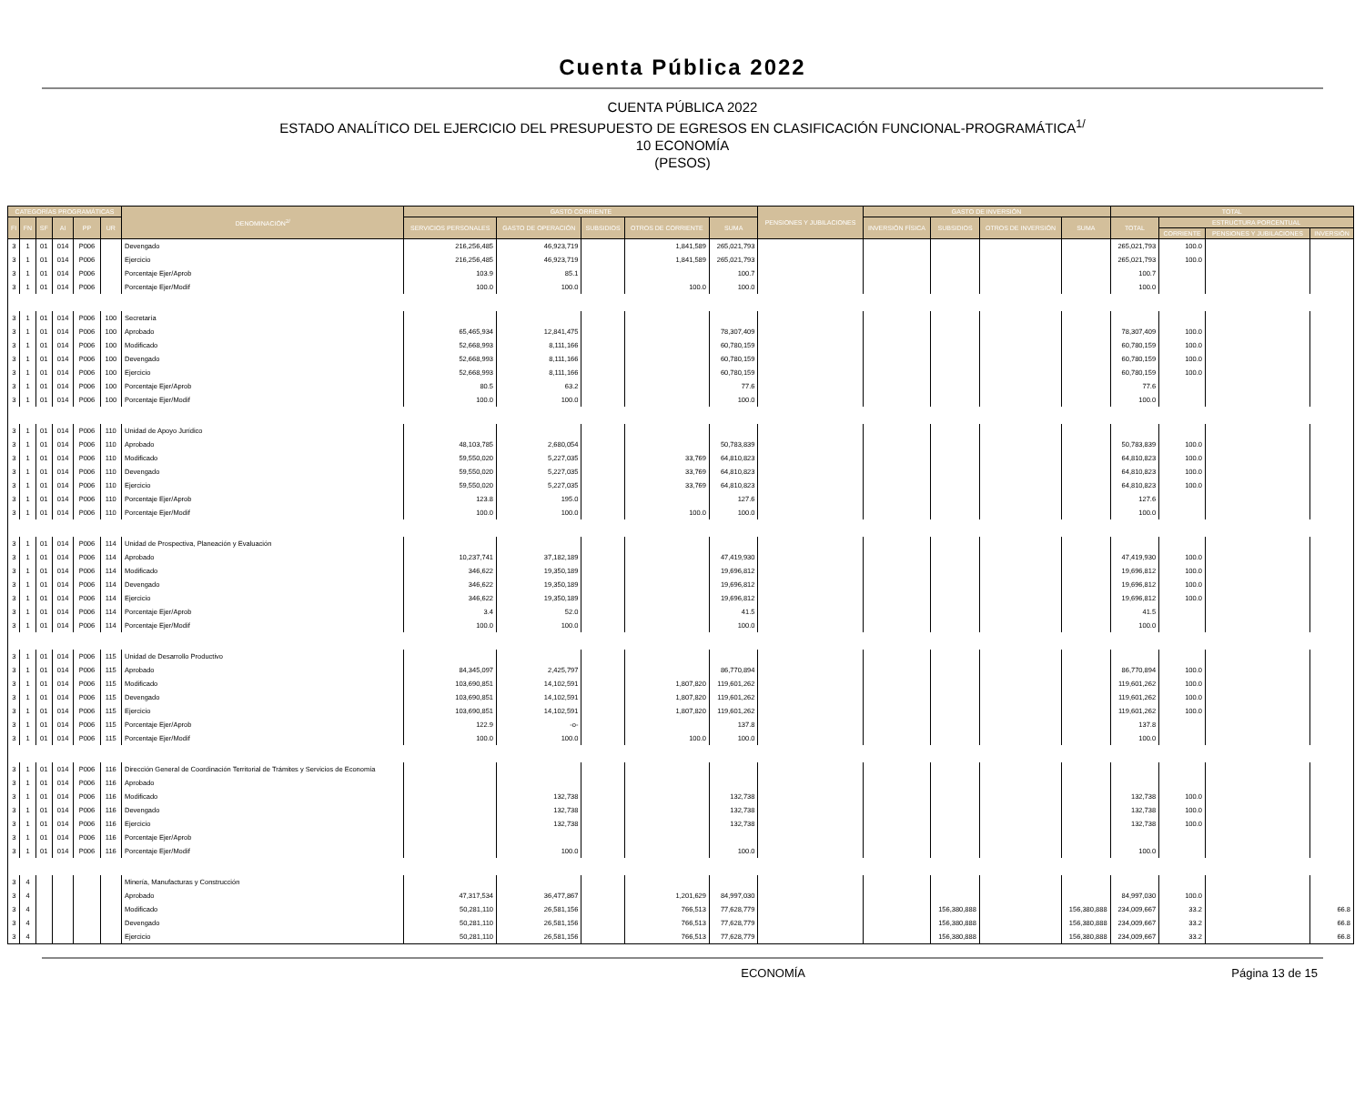Cuenta Pública 2022
CUENTA PÚBLICA 2022
ESTADO ANALÍTICO DEL EJERCICIO DEL PRESUPUESTO DE EGRESOS EN CLASIFICACIÓN FUNCIONAL-PROGRAMÁTICA<sup>1/</sup>
10 ECONOMÍA
(PESOS)
| CATEGORÍAS PROGRAMÁTICAS | | | | | | DENOMINACIÓN<sup>2/</sup> | GASTO CORRIENTE | | | | | PENSIONES Y JUBILACIONES | GASTO DE INVERSIÓN | | | | TOTAL | | | |
| --- | --- | --- | --- | --- | --- | --- | --- | --- | --- | --- | --- | --- | --- | --- | --- | --- | --- | --- | --- | --- |
| FI | FN | SF | AI | PP | UR | | SERVICIOS PERSONALES | GASTO DE OPERACIÓN | SUBSIDIOS | OTROS DE CORRIENTE | SUMA | | INVERSIÓN FÍSICA | SUBSIDIOS | OTROS DE INVERSIÓN | SUMA | TOTAL | ESTRUCTURA PORCENTUAL | | |
| | | | | | | | | | | | | | | | | | | CORRIENTE | PENSIONES Y JUBILACIONES | INVERSIÓN |
| 3 | 1 | 01 | 014 | P006 | | Devengado | 216,256,485 | 46,923,719 | | 1,841,589 | 265,021,793 | | | | | | 265,021,793 | 100.0 | | |
| 3 | 1 | 01 | 014 | P006 | | Ejercicio | 216,256,485 | 46,923,719 | | 1,841,589 | 265,021,793 | | | | | | 265,021,793 | 100.0 | | |
| 3 | 1 | 01 | 014 | P006 | | Porcentaje Ejer/Aprob | 103.9 | 85.1 | | | 100.7 | | | | | | 100.7 | | | |
| 3 | 1 | 01 | 014 | P006 | | Porcentaje Ejer/Modif | 100.0 | 100.0 | | 100.0 | 100.0 | | | | | | 100.0 | | | |
| 3 | 1 | 01 | 014 | P006 | 100 | Secretaría | | | | | | | | | | | | | | |
| 3 | 1 | 01 | 014 | P006 | 100 | Aprobado | 65,465,934 | 12,841,475 | | | 78,307,409 | | | | | | 78,307,409 | 100.0 | | |
| 3 | 1 | 01 | 014 | P006 | 100 | Modificado | 52,668,993 | 8,111,166 | | | 60,780,159 | | | | | | 60,780,159 | 100.0 | | |
| 3 | 1 | 01 | 014 | P006 | 100 | Devengado | 52,668,993 | 8,111,166 | | | 60,780,159 | | | | | | 60,780,159 | 100.0 | | |
| 3 | 1 | 01 | 014 | P006 | 100 | Ejercicio | 52,668,993 | 8,111,166 | | | 60,780,159 | | | | | | 60,780,159 | 100.0 | | |
| 3 | 1 | 01 | 014 | P006 | 100 | Porcentaje Ejer/Aprob | 80.5 | 63.2 | | | 77.6 | | | | | | 77.6 | | | |
| 3 | 1 | 01 | 014 | P006 | 100 | Porcentaje Ejer/Modif | 100.0 | 100.0 | | | 100.0 | | | | | | 100.0 | | | |
| 3 | 1 | 01 | 014 | P006 | 110 | Unidad de Apoyo Jurídico | | | | | | | | | | | | | | |
| 3 | 1 | 01 | 014 | P006 | 110 | Aprobado | 48,103,785 | 2,680,054 | | | 50,783,839 | | | | | | 50,783,839 | 100.0 | | |
| 3 | 1 | 01 | 014 | P006 | 110 | Modificado | 59,550,020 | 5,227,035 | | 33,769 | 64,810,823 | | | | | | 64,810,823 | 100.0 | | |
| 3 | 1 | 01 | 014 | P006 | 110 | Devengado | 59,550,020 | 5,227,035 | | 33,769 | 64,810,823 | | | | | | 64,810,823 | 100.0 | | |
| 3 | 1 | 01 | 014 | P006 | 110 | Ejercicio | 59,550,020 | 5,227,035 | | 33,769 | 64,810,823 | | | | | | 64,810,823 | 100.0 | | |
| 3 | 1 | 01 | 014 | P006 | 110 | Porcentaje Ejer/Aprob | 123.8 | 195.0 | | | 127.6 | | | | | | 127.6 | | | |
| 3 | 1 | 01 | 014 | P006 | 110 | Porcentaje Ejer/Modif | 100.0 | 100.0 | | 100.0 | 100.0 | | | | | | 100.0 | | | |
| 3 | 1 | 01 | 014 | P006 | 114 | Unidad de Prospectiva, Planeación y Evaluación | | | | | | | | | | | | | | |
| 3 | 1 | 01 | 014 | P006 | 114 | Aprobado | 10,237,741 | 37,182,189 | | | 47,419,930 | | | | | | 47,419,930 | 100.0 | | |
| 3 | 1 | 01 | 014 | P006 | 114 | Modificado | 346,622 | 19,350,189 | | | 19,696,812 | | | | | | 19,696,812 | 100.0 | | |
| 3 | 1 | 01 | 014 | P006 | 114 | Devengado | 346,622 | 19,350,189 | | | 19,696,812 | | | | | | 19,696,812 | 100.0 | | |
| 3 | 1 | 01 | 014 | P006 | 114 | Ejercicio | 346,622 | 19,350,189 | | | 19,696,812 | | | | | | 19,696,812 | 100.0 | | |
| 3 | 1 | 01 | 014 | P006 | 114 | Porcentaje Ejer/Aprob | 3.4 | 52.0 | | | 41.5 | | | | | | 41.5 | | | |
| 3 | 1 | 01 | 014 | P006 | 114 | Porcentaje Ejer/Modif | 100.0 | 100.0 | | | 100.0 | | | | | | 100.0 | | | |
| 3 | 1 | 01 | 014 | P006 | 115 | Unidad de Desarrollo Productivo | | | | | | | | | | | | | | |
| 3 | 1 | 01 | 014 | P006 | 115 | Aprobado | 84,345,097 | 2,425,797 | | | 86,770,894 | | | | | | 86,770,894 | 100.0 | | |
| 3 | 1 | 01 | 014 | P006 | 115 | Modificado | 103,690,851 | 14,102,591 | | 1,807,820 | 119,601,262 | | | | | | 119,601,262 | 100.0 | | |
| 3 | 1 | 01 | 014 | P006 | 115 | Devengado | 103,690,851 | 14,102,591 | | 1,807,820 | 119,601,262 | | | | | | 119,601,262 | 100.0 | | |
| 3 | 1 | 01 | 014 | P006 | 115 | Ejercicio | 103,690,851 | 14,102,591 | | 1,807,820 | 119,601,262 | | | | | | 119,601,262 | 100.0 | | |
| 3 | 1 | 01 | 014 | P006 | 115 | Porcentaje Ejer/Aprob | 122.9 | -o- | | | 137.8 | | | | | | 137.8 | | | |
| 3 | 1 | 01 | 014 | P006 | 115 | Porcentaje Ejer/Modif | 100.0 | 100.0 | | 100.0 | 100.0 | | | | | | 100.0 | | | |
| 3 | 1 | 01 | 014 | P006 | 116 | Dirección General de Coordinación Territorial de Trámites y Servicios de Economía | | | | | | | | | | | | | | |
| 3 | 1 | 01 | 014 | P006 | 116 | Aprobado | | | | | | | | | | | | | | |
| 3 | 1 | 01 | 014 | P006 | 116 | Modificado | | 132,738 | | | 132,738 | | | | | | 132,738 | 100.0 | | |
| 3 | 1 | 01 | 014 | P006 | 116 | Devengado | | 132,738 | | | 132,738 | | | | | | 132,738 | 100.0 | | |
| 3 | 1 | 01 | 014 | P006 | 116 | Ejercicio | | 132,738 | | | 132,738 | | | | | | 132,738 | 100.0 | | |
| 3 | 1 | 01 | 014 | P006 | 116 | Porcentaje Ejer/Aprob | | | | | | | | | | | | | | |
| 3 | 1 | 01 | 014 | P006 | 116 | Porcentaje Ejer/Modif | | 100.0 | | | 100.0 | | | | | | 100.0 | | | |
| 3 | 4 | | | | | Minería, Manufacturas y Construcción | | | | | | | | | | | | | | |
| 3 | 4 | | | | | Aprobado | 47,317,534 | 36,477,867 | | 1,201,629 | 84,997,030 | | | | | | 84,997,030 | 100.0 | | |
| 3 | 4 | | | | | Modificado | 50,281,110 | 26,581,156 | | 766,513 | 77,628,779 | | | 156,380,888 | | 156,380,888 | 234,009,667 | 33.2 | | 66.8 |
| 3 | 4 | | | | | Devengado | 50,281,110 | 26,581,156 | | 766,513 | 77,628,779 | | | 156,380,888 | | 156,380,888 | 234,009,667 | 33.2 | | 66.8 |
| 3 | 4 | | | | | Ejercicio | 50,281,110 | 26,581,156 | | 766,513 | 77,628,779 | | | 156,380,888 | | 156,380,888 | 234,009,667 | 33.2 | | 66.8 |
ECONOMÍA Página 13 de 15